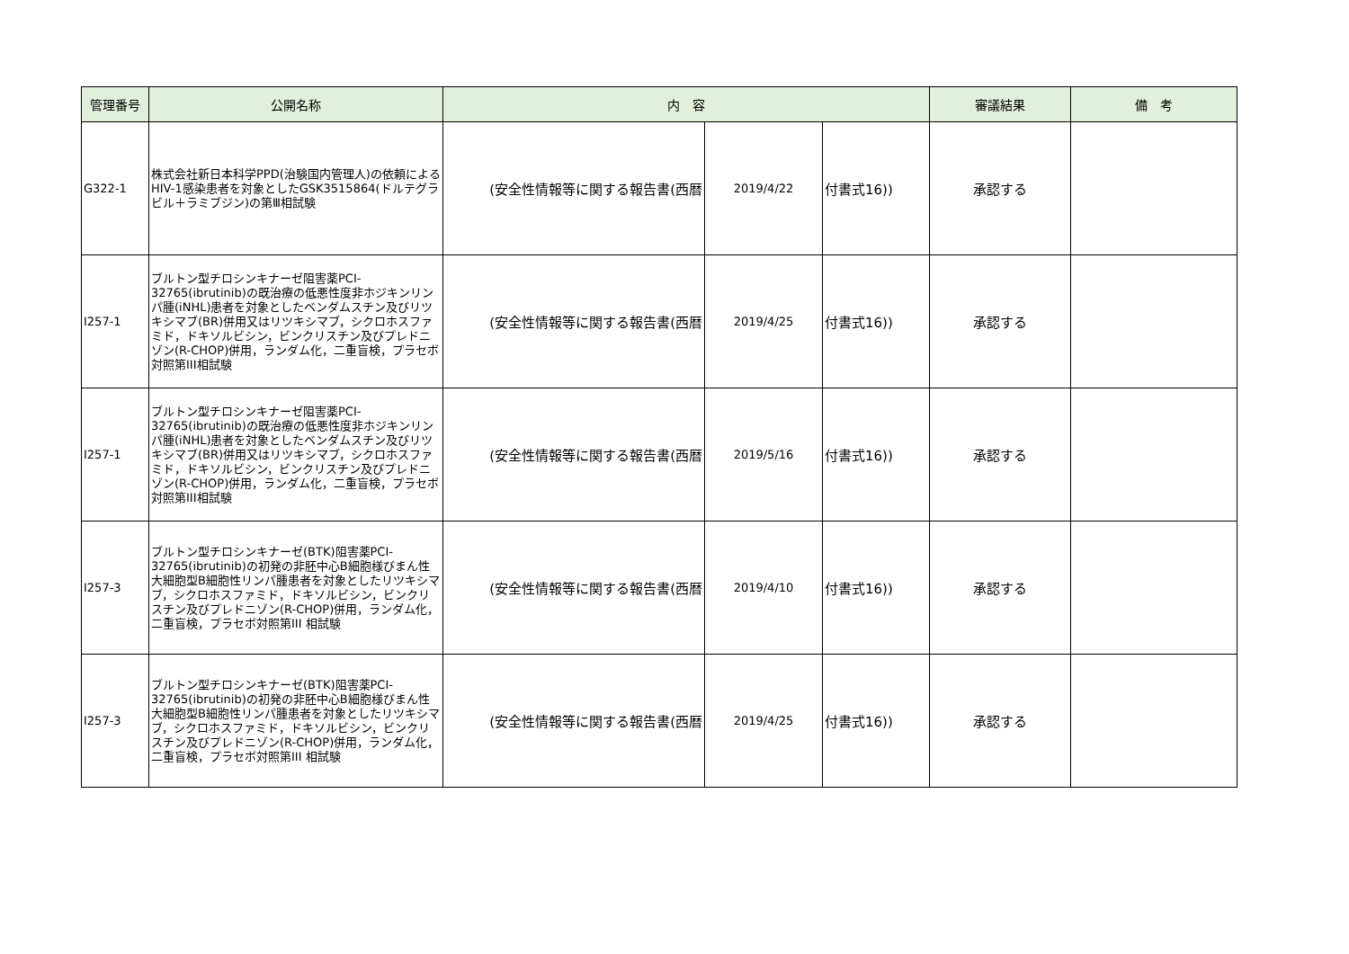| 管理番号 | 公開名称 | 内 容 | | | 審議結果 | 備 考 |
| --- | --- | --- | --- | --- | --- | --- |
| G322-1 | 株式会社新日本科学PPD(治験国内管理人)の依頼によるHIV-1感染患者を対象としたGSK3515864(ドルテグラビル＋ラミブジン)の第Ⅲ相試験 | (安全性情報等に関する報告書(西暦 | 2019/4/22 | 付書式16)) | 承認する | |
| I257-1 | ブルトン型チロシンキナーゼ阻害薬PCI-32765(ibrutinib)の既治療の低悪性度非ホジキンリンパ腫(iNHL)患者を対象としたベンダムスチン及びリツキシマブ(BR)併用又はリツキシマブ，シクロホスファミド，ドキソルビシン，ビンクリスチン及びプレドニゾン(R-CHOP)併用，ランダム化，二重盲検，プラセボ対照第III相試験 | (安全性情報等に関する報告書(西暦 | 2019/4/25 | 付書式16)) | 承認する | |
| I257-1 | ブルトン型チロシンキナーゼ阻害薬PCI-32765(ibrutinib)の既治療の低悪性度非ホジキンリンパ腫(iNHL)患者を対象としたベンダムスチン及びリツキシマブ(BR)併用又はリツキシマブ，シクロホスファミド，ドキソルビシン，ビンクリスチン及びプレドニゾン(R-CHOP)併用，ランダム化，二重盲検，プラセボ対照第III相試験 | (安全性情報等に関する報告書(西暦 | 2019/5/16 | 付書式16)) | 承認する | |
| I257-3 | ブルトン型チロシンキナーゼ(BTK)阻害薬PCI-32765(ibrutinib)の初発の非胚中心B細胞様びまん性大細胞型B細胞性リンパ腫患者を対象としたリツキシマブ，シクロホスファミド，ドキソルビシン，ビンクリスチン及びプレドニゾン(R-CHOP)併用，ランダム化，二重盲検，プラセボ対照第III 相試験 | (安全性情報等に関する報告書(西暦 | 2019/4/10 | 付書式16)) | 承認する | |
| I257-3 | ブルトン型チロシンキナーゼ(BTK)阻害薬PCI-32765(ibrutinib)の初発の非胚中心B細胞様びまん性大細胞型B細胞性リンパ腫患者を対象としたリツキシマブ，シクロホスファミド，ドキソルビシン，ビンクリスチン及びプレドニゾン(R-CHOP)併用，ランダム化，二重盲検，プラセボ対照第III 相試験 | (安全性情報等に関する報告書(西暦 | 2019/4/25 | 付書式16)) | 承認する | |